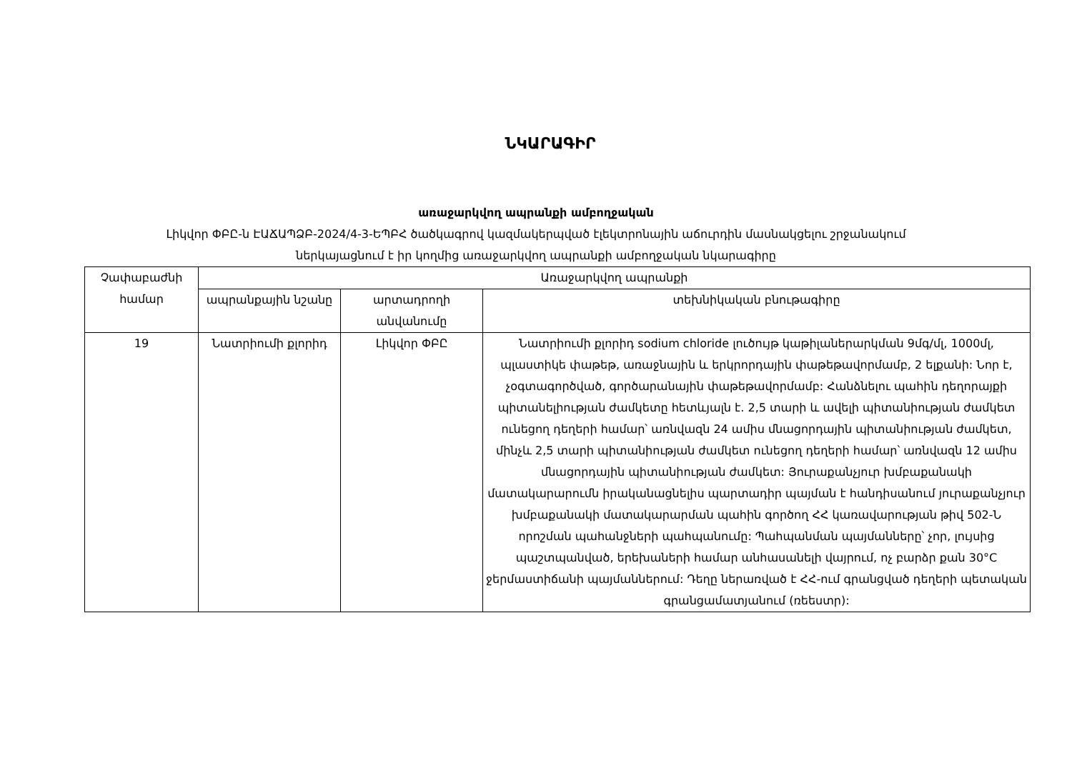ՆԿԱՐԱԳԻՐ
առաջարկվող ապրանքի ամբողջական
Լիկվոր ՓԲԸ-ն ԷԱՃԱՊՁԲ-2024/4-3-ԵՊԲՀ ծածկագրով կազմակերպված էլեկտրոնային աճուրդին մասնակցելու շրջանակում
ներկայացնում է իր կողմից առաջարկվող ապրանքի ամբողջական նկարագիրը
| Չափաբաժնի համար | Առաջարկվող ապրանքի | | |
| --- | --- | --- | --- |
| | ապրանքային նշանը | արտադրողի անվանումը | տեխնիկական բնութագիրը |
| 19 | Նատրիումի քլորիդ | Լիկվոր ՓԲԸ | Նատրիումի քլորիդ sodium chloride լուծույթ կաթիլաներարկման 9մգ/մլ, 1000մլ, պլաստիկե փաթեթ, առաջնային և երկրորդային փաթեթավորմամբ, 2 ելքանի: Նոր է, չօգտագործված, գործարանային փաթեթավորմամբ: Հանձնելու պահին դեղորայքի պիտանելիության ժամկետը հետևյալն է. 2,5 տարի և ավելի պիտանիության ժամկետ ունեցող դեղերի համար՝ առնվազն 24 ամիս մնացորդային պիտանիության ժամկետ, մինչև 2,5 տարի պիտանիության ժամկետ ունեցող դեղերի համար՝ առնվազն 12 ամիս մնացորդային պիտանիության ժամկետ: Յուրաքանչյուր խմբաքանակի մատակարարումն իրականացնելիս պարտադիր պայման է հանդիսանում յուրաքանչյուր խմբաքանակի մատակարարման պահին գործող ՀՀ կառավարության թիվ 502-Ն որոշման պահանջների պահպանումը: Պահպանման պայմանները՝ չոր, լույսից պաշտպանված, երեխաների համար անհասանելի վայրում, ոչ բարձր քան 30°C ջերմաստիճանի պայմաններում: Դեղը ներառված է ՀՀ-ում գրանցված դեղերի պետական գրանցամատյանում (ռեեստր): |